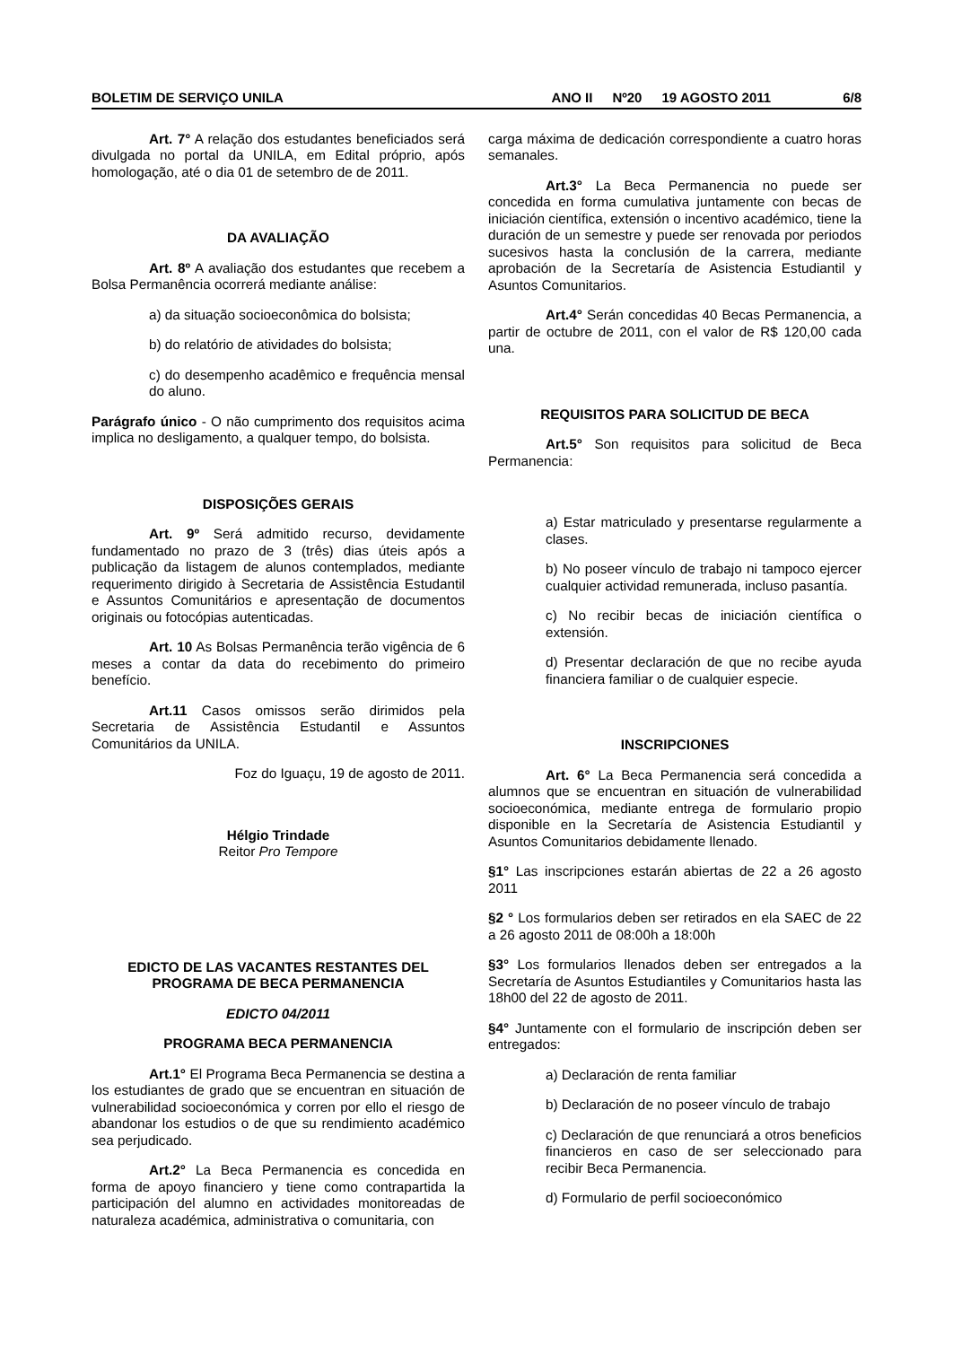BOLETIM DE SERVIÇO UNILA ANO II Nº20 19 AGOSTO 2011 6/8
Art. 7° A relação dos estudantes beneficiados será divulgada no portal da UNILA, em Edital próprio, após homologação, até o dia 01 de setembro de de 2011.
DA AVALIAÇÃO
Art. 8º A avaliação dos estudantes que recebem a Bolsa Permanência ocorrerá mediante análise:
a) da situação socioeconômica do bolsista;
b) do relatório de atividades do bolsista;
c) do desempenho acadêmico e frequência mensal do aluno.
Parágrafo único - O não cumprimento dos requisitos acima implica no desligamento, a qualquer tempo, do bolsista.
DISPOSIÇÕES GERAIS
Art. 9º Será admitido recurso, devidamente fundamentado no prazo de 3 (três) dias úteis após a publicação da listagem de alunos contemplados, mediante requerimento dirigido à Secretaria de Assistência Estudantil e Assuntos Comunitários e apresentação de documentos originais ou fotocópias autenticadas.
Art. 10 As Bolsas Permanência terão vigência de 6 meses a contar da data do recebimento do primeiro benefício.
Art.11 Casos omissos serão dirimidos pela Secretaria de Assistência Estudantil e Assuntos Comunitários da UNILA.
Foz do Iguaçu, 19 de agosto de 2011.
Hélgio Trindade
Reitor Pro Tempore
EDICTO DE LAS VACANTES RESTANTES DEL PROGRAMA DE BECA PERMANENCIA
EDICTO 04/2011
PROGRAMA BECA PERMANENCIA
Art.1° El Programa Beca Permanencia se destina a los estudiantes de grado que se encuentran en situación de vulnerabilidad socioeconómica y corren por ello el riesgo de abandonar los estudios o de que su rendimiento académico sea perjudicado.
Art.2° La Beca Permanencia es concedida en forma de apoyo financiero y tiene como contrapartida la participación del alumno en actividades monitoreadas de naturaleza académica, administrativa o comunitaria, con
carga máxima de dedicación correspondiente a cuatro horas semanales.
Art.3° La Beca Permanencia no puede ser concedida en forma cumulativa juntamente con becas de iniciación científica, extensión o incentivo académico, tiene la duración de un semestre y puede ser renovada por periodos sucesivos hasta la conclusión de la carrera, mediante aprobación de la Secretaría de Asistencia Estudiantil y Asuntos Comunitarios.
Art.4° Serán concedidas 40 Becas Permanencia, a partir de octubre de 2011, con el valor de R$ 120,00 cada una.
REQUISITOS PARA SOLICITUD DE BECA
Art.5° Son requisitos para solicitud de Beca Permanencia:
a) Estar matriculado y presentarse regularmente a clases.
b) No poseer vínculo de trabajo ni tampoco ejercer cualquier actividad remunerada, incluso pasantía.
c) No recibir becas de iniciación científica o extensión.
d) Presentar declaración de que no recibe ayuda financiera familiar o de cualquier especie.
INSCRIPCIONES
Art. 6° La Beca Permanencia será concedida a alumnos que se encuentran en situación de vulnerabilidad socioeconómica, mediante entrega de formulario propio disponible en la Secretaría de Asistencia Estudiantil y Asuntos Comunitarios debidamente llenado.
§1° Las inscripciones estarán abiertas de 22 a 26 agosto 2011
§2 ° Los formularios deben ser retirados en ela SAEC de 22 a 26 agosto 2011 de 08:00h a 18:00h
§3° Los formularios llenados deben ser entregados a la Secretaría de Asuntos Estudiantiles y Comunitarios hasta las 18h00 del 22 de agosto de 2011.
§4° Juntamente con el formulario de inscripción deben ser entregados:
a) Declaración de renta familiar
b) Declaración de no poseer vínculo de trabajo
c) Declaración de que renunciará a otros beneficios financieros en caso de ser seleccionado para recibir Beca Permanencia.
d) Formulario de perfil socioeconómico